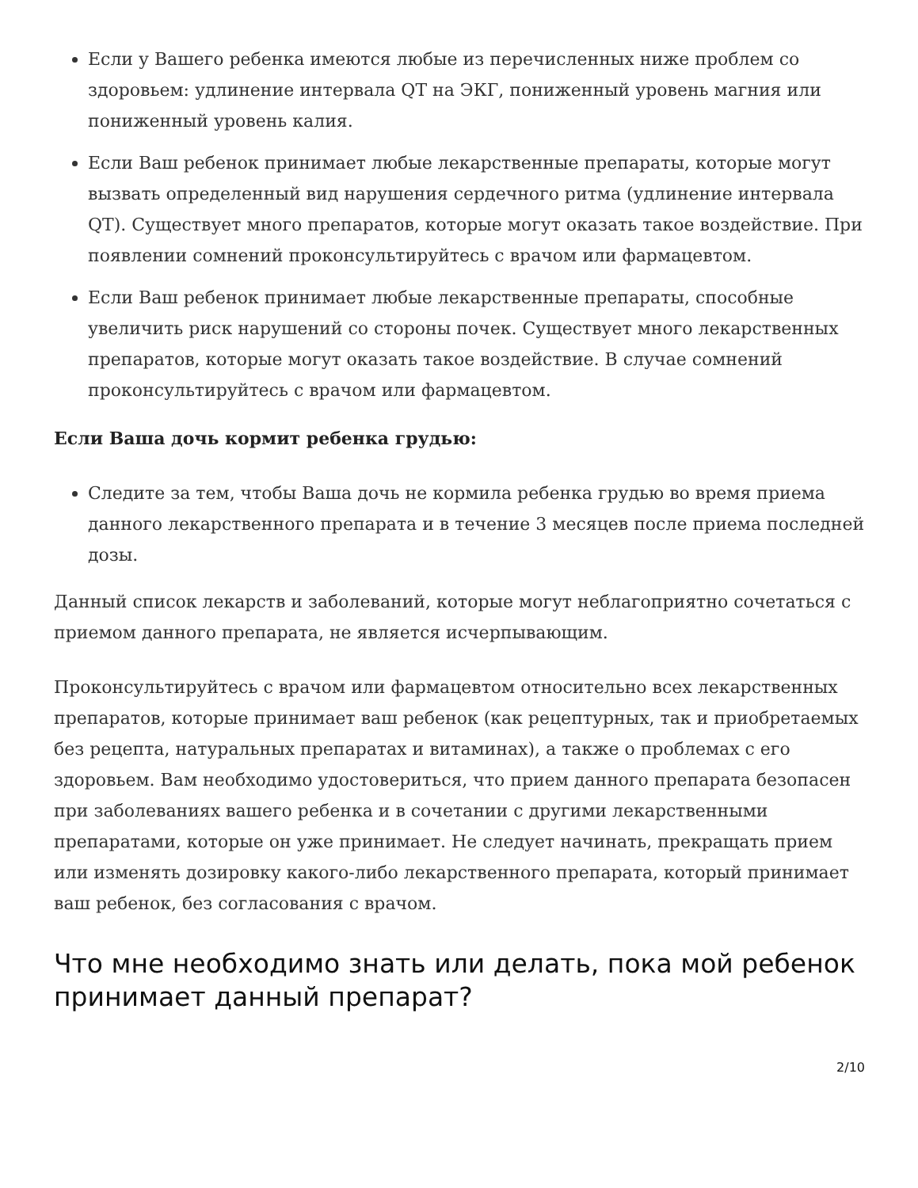Если у Вашего ребенка имеются любые из перечисленных ниже проблем со здоровьем: удлинение интервала QT на ЭКГ, пониженный уровень магния или пониженный уровень калия.
Если Ваш ребенок принимает любые лекарственные препараты, которые могут вызвать определенный вид нарушения сердечного ритма (удлинение интервала QT). Существует много препаратов, которые могут оказать такое воздействие. При появлении сомнений проконсультируйтесь с врачом или фармацевтом.
Если Ваш ребенок принимает любые лекарственные препараты, способные увеличить риск нарушений со стороны почек. Существует много лекарственных препаратов, которые могут оказать такое воздействие. В случае сомнений проконсультируйтесь с врачом или фармацевтом.
Если Ваша дочь кормит ребенка грудью:
Следите за тем, чтобы Ваша дочь не кормила ребенка грудью во время приема данного лекарственного препарата и в течение 3 месяцев после приема последней дозы.
Данный список лекарств и заболеваний, которые могут неблагоприятно сочетаться с приемом данного препарата, не является исчерпывающим.
Проконсультируйтесь с врачом или фармацевтом относительно всех лекарственных препаратов, которые принимает ваш ребенок (как рецептурных, так и приобретаемых без рецепта, натуральных препаратах и витаминах), а также о проблемах с его здоровьем. Вам необходимо удостовериться, что прием данного препарата безопасен при заболеваниях вашего ребенка и в сочетании с другими лекарственными препаратами, которые он уже принимает. Не следует начинать, прекращать прием или изменять дозировку какого-либо лекарственного препарата, который принимает ваш ребенок, без согласования с врачом.
Что мне необходимо знать или делать, пока мой ребенок принимает данный препарат?
2/10